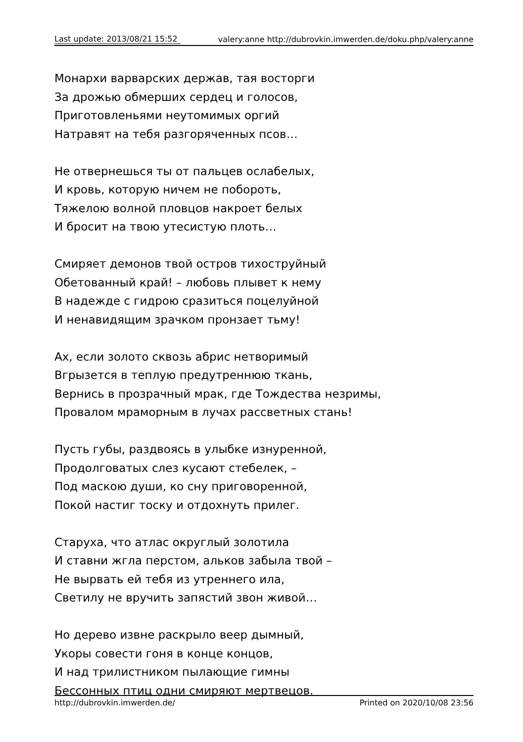Last update: 2013/08/21 15:52
valery:anne http://dubrovkin.imwerden.de/doku.php/valery:anne
Монархи варварских держав, тая восторги
За дрожью обмерших сердец и голосов,
Приготовленьями неутомимых оргий
Натравят на тебя разгоряченных псов…
Не отвернешься ты от пальцев ослабелых,
И кровь, которую ничем не побороть,
Тяжелою волной пловцов накроет белых
И бросит на твою утесистую плоть…
Смиряет демонов твой остров тихоструйный
Обетованный край! – любовь плывет к нему
В надежде с гидрою сразиться поцелуйной
И ненавидящим зрачком пронзает тьму!
Ах, если золото сквозь абрис нетворимый
Вгрызется в теплую предутреннюю ткань,
Вернись в прозрачный мрак, где Тождества незримы,
Провалом мраморным в лучах рассветных стань!
Пусть губы, раздвоясь в улыбке изнуренной,
Продолговатых слез кусают стебелек, –
Под маскою души, ко сну приговоренной,
Покой настиг тоску и отдохнуть прилег.
Старуха, что атлас округлый золотила
И ставни жгла перстом, альков забыла твой –
Не вырвать ей тебя из утреннего ила,
Светилу не вручить запястий звон живой…
Но дерево извне раскрыло веер дымный,
Укоры совести гоня в конце концов,
И над трилистником пылающие гимны
Бессонных птиц одни смиряют мертвецов.
http://dubrovkin.imwerden.de/ Printed on 2020/10/08 23:56